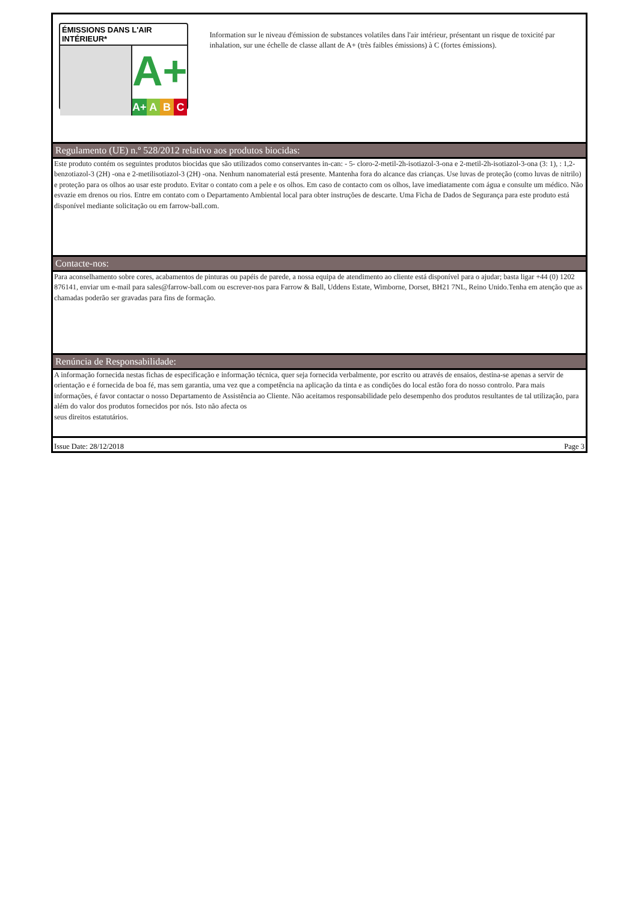ÉMISSIONS DANS L'AIR INTÉRIEUR*
A+
A+ A B C
Information sur le niveau d'émission de substances volatiles dans l'air intérieur, présentant un risque de toxicité par inhalation, sur une échelle de classe allant de A+ (très faibles émissions) à C (fortes émissions).
Regulamento (UE) n.º 528/2012 relativo aos produtos biocidas:
Este produto contém os seguintes produtos biocidas que são utilizados como conservantes in-can: - 5- cloro-2-metil-2h-isotiazol-3-ona e 2-metil-2h-isotiazol-3-ona (3: 1), : 1,2- benzotiazol-3 (2H) -ona e 2-metilisotiazol-3 (2H) -ona. Nenhum nanomaterial está presente. Mantenha fora do alcance das crianças. Use luvas de proteção (como luvas de nitrilo) e proteção para os olhos ao usar este produto. Evitar o contato com a pele e os olhos. Em caso de contacto com os olhos, lave imediatamente com água e consulte um médico. Não esvazie em drenos ou rios. Entre em contato com o Departamento Ambiental local para obter instruções de descarte. Uma Ficha de Dados de Segurança para este produto está disponível mediante solicitação ou em farrow-ball.com.
Contacte-nos:
Para aconselhamento sobre cores, acabamentos de pinturas ou papéis de parede, a nossa equipa de atendimento ao cliente está disponível para o ajudar; basta ligar +44 (0) 1202 876141, enviar um e-mail para sales@farrow-ball.com ou escrever-nos para Farrow & Ball, Uddens Estate, Wimborne, Dorset, BH21 7NL, Reino Unido.Tenha em atenção que as chamadas poderão ser gravadas para fins de formação.
Renúncia de Responsabilidade:
A informação fornecida nestas fichas de especificação e informação técnica, quer seja fornecida verbalmente, por escrito ou através de ensaios, destina-se apenas a servir de orientação e é fornecida de boa fé, mas sem garantia, uma vez que a competência na aplicação da tinta e as condições do local estão fora do nosso controlo. Para mais informações, é favor contactar o nosso Departamento de Assistência ao Cliente. Não aceitamos responsabilidade pelo desempenho dos produtos resultantes de tal utilização, para além do valor dos produtos fornecidos por nós. Isto não afecta os
seus direitos estatutários.
Issue Date: 28/12/2018 Page 3